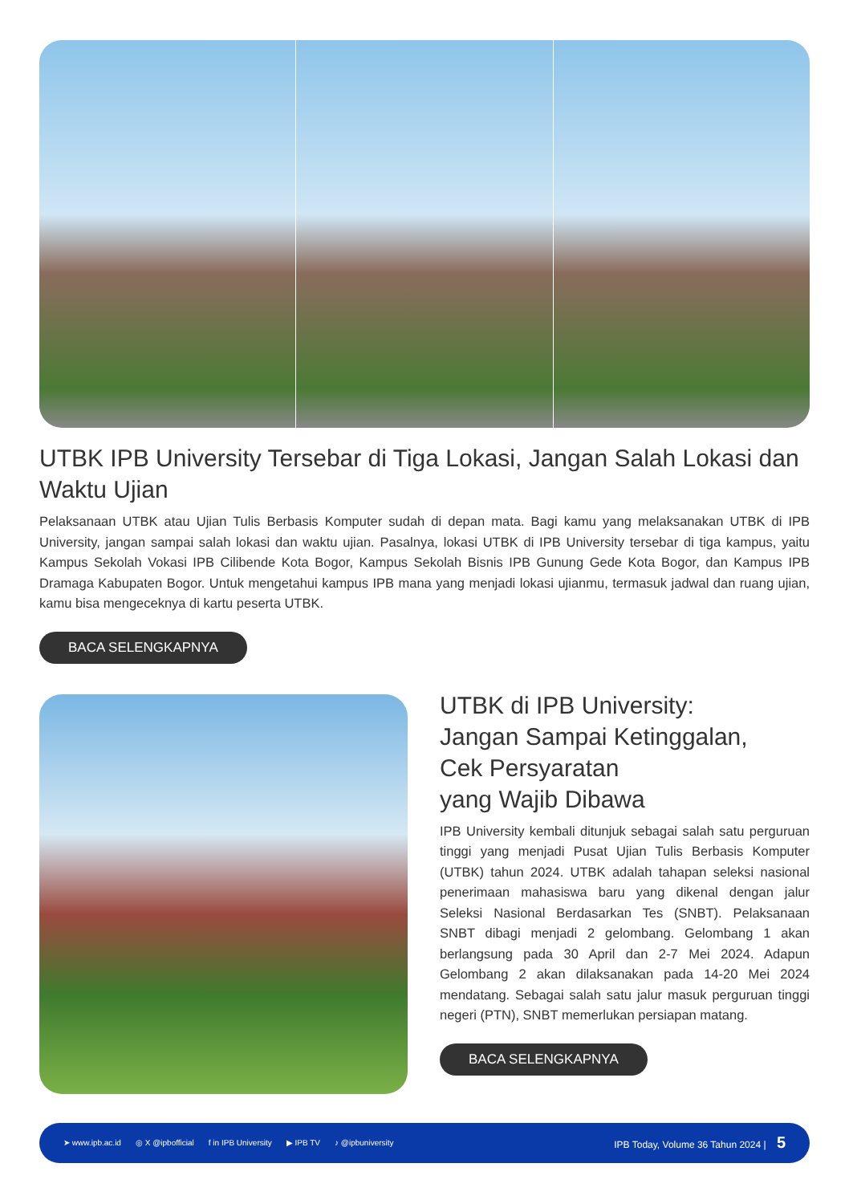UTBK IPB University Tersebar di Tiga Lokasi, Jangan Salah Lokasi dan Waktu Ujian
Pelaksanaan UTBK atau Ujian Tulis Berbasis Komputer sudah di depan mata. Bagi kamu yang melaksanakan UTBK di IPB University, jangan sampai salah lokasi dan waktu ujian. Pasalnya, lokasi UTBK di IPB University tersebar di tiga kampus, yaitu Kampus Sekolah Vokasi IPB Cilibende Kota Bogor, Kampus Sekolah Bisnis IPB Gunung Gede Kota Bogor, dan Kampus IPB Dramaga Kabupaten Bogor. Untuk mengetahui kampus IPB mana yang menjadi lokasi ujianmu, termasuk jadwal dan ruang ujian, kamu bisa mengeceknya di kartu peserta UTBK.
BACA SELENGKAPNYA
UTBK di IPB University:
Jangan Sampai Ketinggalan,
Cek Persyaratan
yang Wajib Dibawa
IPB University kembali ditunjuk sebagai salah satu perguruan tinggi yang menjadi Pusat Ujian Tulis Berbasis Komputer (UTBK) tahun 2024. UTBK adalah tahapan seleksi nasional penerimaan mahasiswa baru yang dikenal dengan jalur Seleksi Nasional Berdasarkan Tes (SNBT). Pelaksanaan SNBT dibagi menjadi 2 gelombang. Gelombang 1 akan berlangsung pada 30 April dan 2-7 Mei 2024. Adapun Gelombang 2 akan dilaksanakan pada 14-20 Mei 2024 mendatang. Sebagai salah satu jalur masuk perguruan tinggi negeri (PTN), SNBT memerlukan persiapan matang.
BACA SELENGKAPNYA
➤ www.ipb.ac.id ◎ X @ipbofficial f in IPB University ▶ IPB TV ♪ @ipbuniversity IPB Today, Volume 36 Tahun 2024 | 5